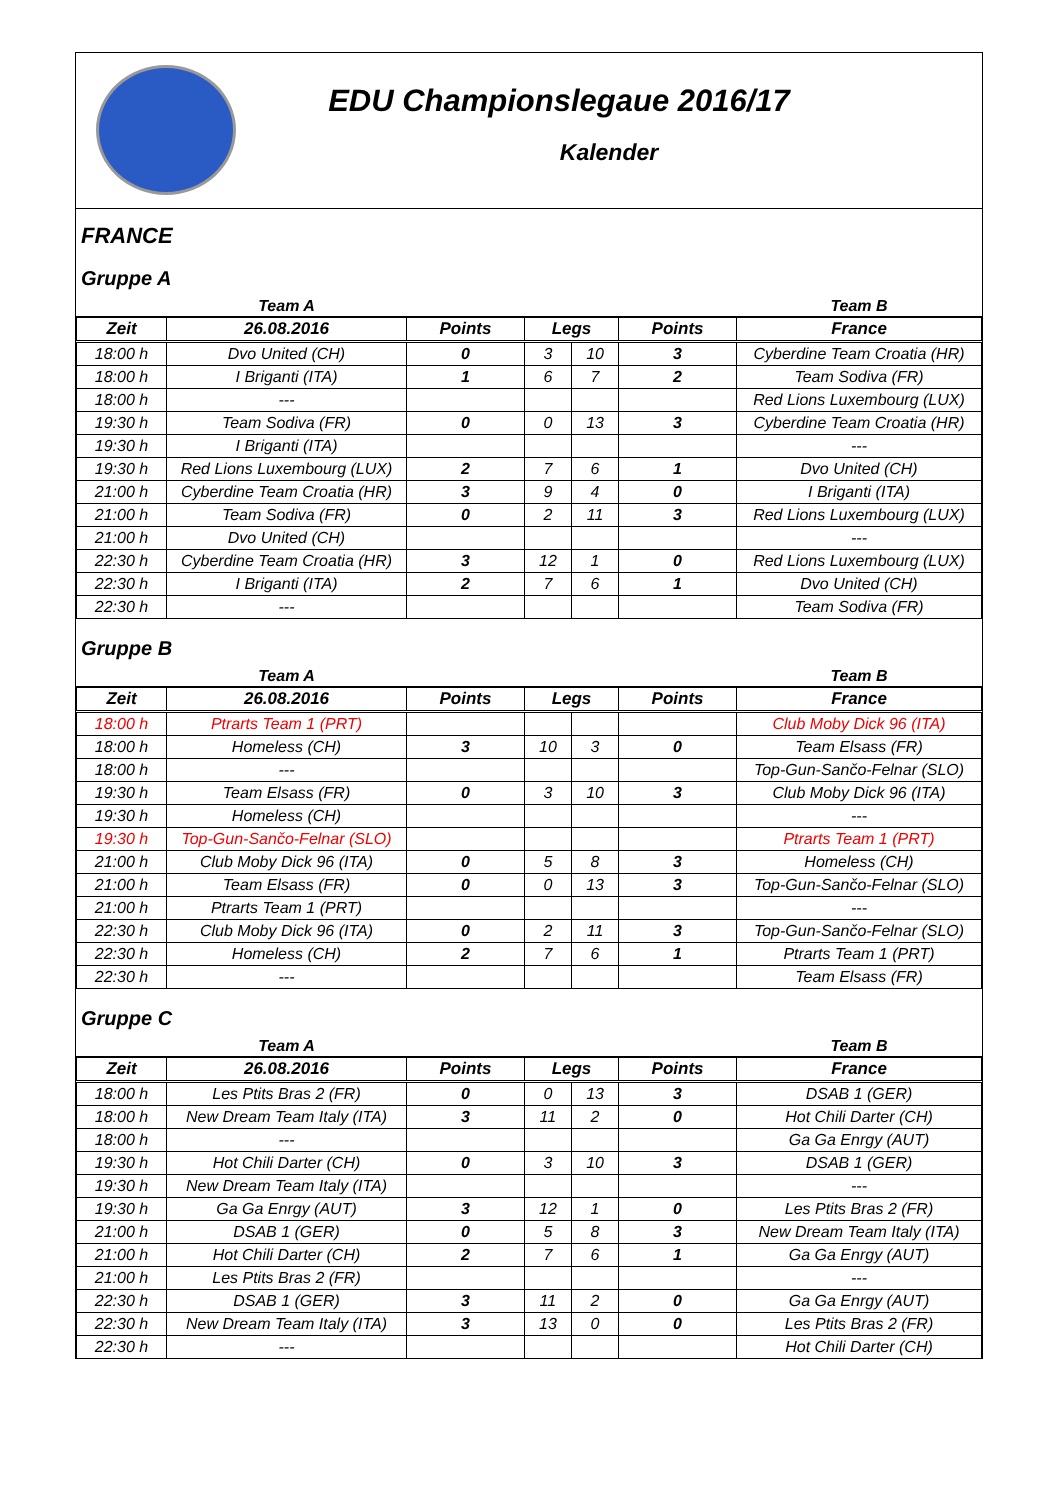EDU Championslegaue 2016/17
Kalender
FRANCE
Gruppe A
| | Team A | | | | | Team B |
| Zeit | 26.08.2016 | Points | Legs | | Points | France |
| 18:00 h | Dvo United (CH) | 0 | 3 | 10 | 3 | Cyberdine Team Croatia (HR) |
| 18:00 h | I Briganti (ITA) | 1 | 6 | 7 | 2 | Team Sodiva (FR) |
| 18:00 h | --- | | | | | Red Lions Luxembourg (LUX) |
| 19:30 h | Team Sodiva (FR) | 0 | 0 | 13 | 3 | Cyberdine Team Croatia (HR) |
| 19:30 h | I Briganti (ITA) | | | | | --- |
| 19:30 h | Red Lions Luxembourg (LUX) | 2 | 7 | 6 | 1 | Dvo United (CH) |
| 21:00 h | Cyberdine Team Croatia (HR) | 3 | 9 | 4 | 0 | I Briganti (ITA) |
| 21:00 h | Team Sodiva (FR) | 0 | 2 | 11 | 3 | Red Lions Luxembourg (LUX) |
| 21:00 h | Dvo United (CH) | | | | | --- |
| 22:30 h | Cyberdine Team Croatia (HR) | 3 | 12 | 1 | 0 | Red Lions Luxembourg (LUX) |
| 22:30 h | I Briganti (ITA) | 2 | 7 | 6 | 1 | Dvo United (CH) |
| 22:30 h | --- | | | | | Team Sodiva (FR) |
Gruppe B
| | Team A | | | | | Team B |
| Zeit | 26.08.2016 | Points | Legs | | Points | France |
| 18:00 h | Ptrarts Team 1 (PRT) | | | | | Club Moby Dick 96 (ITA) |
| 18:00 h | Homeless (CH) | 3 | 10 | 3 | 0 | Team Elsass (FR) |
| 18:00 h | --- | | | | | Top-Gun-Sančo-Felnar (SLO) |
| 19:30 h | Team Elsass (FR) | 0 | 3 | 10 | 3 | Club Moby Dick 96 (ITA) |
| 19:30 h | Homeless (CH) | | | | | --- |
| 19:30 h | Top-Gun-Sančo-Felnar (SLO) | | | | | Ptrarts Team 1 (PRT) |
| 21:00 h | Club Moby Dick 96 (ITA) | 0 | 5 | 8 | 3 | Homeless (CH) |
| 21:00 h | Team Elsass (FR) | 0 | 0 | 13 | 3 | Top-Gun-Sančo-Felnar (SLO) |
| 21:00 h | Ptrarts Team 1 (PRT) | | | | | --- |
| 22:30 h | Club Moby Dick 96 (ITA) | 0 | 2 | 11 | 3 | Top-Gun-Sančo-Felnar (SLO) |
| 22:30 h | Homeless (CH) | 2 | 7 | 6 | 1 | Ptrarts Team 1 (PRT) |
| 22:30 h | --- | | | | | Team Elsass (FR) |
Gruppe C
| | Team A | | | | | Team B |
| Zeit | 26.08.2016 | Points | Legs | | Points | France |
| 18:00 h | Les Ptits Bras 2 (FR) | 0 | 0 | 13 | 3 | DSAB 1 (GER) |
| 18:00 h | New Dream Team Italy (ITA) | 3 | 11 | 2 | 0 | Hot Chili Darter (CH) |
| 18:00 h | --- | | | | | Ga Ga Enrgy (AUT) |
| 19:30 h | Hot Chili Darter (CH) | 0 | 3 | 10 | 3 | DSAB 1 (GER) |
| 19:30 h | New Dream Team Italy (ITA) | | | | | --- |
| 19:30 h | Ga Ga Enrgy (AUT) | 3 | 12 | 1 | 0 | Les Ptits Bras 2 (FR) |
| 21:00 h | DSAB 1 (GER) | 0 | 5 | 8 | 3 | New Dream Team Italy (ITA) |
| 21:00 h | Hot Chili Darter (CH) | 2 | 7 | 6 | 1 | Ga Ga Enrgy (AUT) |
| 21:00 h | Les Ptits Bras 2 (FR) | | | | | --- |
| 22:30 h | DSAB 1 (GER) | 3 | 11 | 2 | 0 | Ga Ga Enrgy (AUT) |
| 22:30 h | New Dream Team Italy (ITA) | 3 | 13 | 0 | 0 | Les Ptits Bras 2 (FR) |
| 22:30 h | --- | | | | | Hot Chili Darter (CH) |